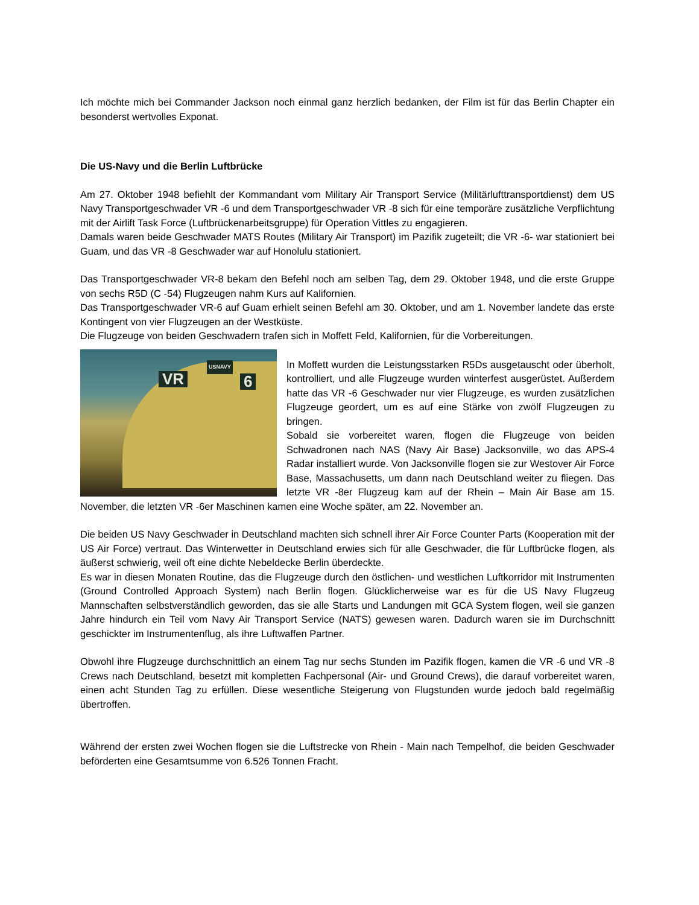Ich möchte mich bei Commander Jackson noch einmal ganz herzlich bedanken, der Film ist für das Berlin Chapter ein besonderst wertvolles Exponat.
Die US-Navy und die Berlin Luftbrücke
Am 27. Oktober 1948 befiehlt der Kommandant vom Military Air Transport Service (Militärlufttransportdienst) dem US Navy Transportgeschwader VR -6 und dem Transportgeschwader VR -8 sich für eine temporäre zusätzliche Verpflichtung mit der Airlift Task Force (Luftbrückenarbeitsgruppe) für Operation Vittles zu engagieren.
Damals waren beide Geschwader MATS Routes (Military Air Transport) im Pazifik zugeteilt; die VR -6- war stationiert bei Guam, und das VR -8 Geschwader war auf Honolulu stationiert.
Das Transportgeschwader VR-8 bekam den Befehl noch am selben Tag, dem 29. Oktober 1948, und die erste Gruppe von sechs R5D (C -54) Flugzeugen nahm Kurs auf Kalifornien.
Das Transportgeschwader VR-6 auf Guam erhielt seinen Befehl am 30. Oktober, und am 1. November landete das erste Kontingent von vier Flugzeugen an der Westküste.
Die Flugzeuge von beiden Geschwadern trafen sich in Moffett Feld, Kalifornien, für die Vorbereitungen.
VR 6
USNAVY
In Moffett wurden die Leistungsstarken R5Ds ausgetauscht oder überholt, kontrolliert, und alle Flugzeuge wurden winterfest ausgerüstet. Außerdem hatte das VR -6 Geschwader nur vier Flugzeuge, es wurden zusätzlichen Flugzeuge geordert, um es auf eine Stärke von zwölf Flugzeugen zu bringen.
Sobald sie vorbereitet waren, flogen die Flugzeuge von beiden Schwadronen nach NAS (Navy Air Base) Jacksonville, wo das APS-4 Radar installiert wurde. Von Jacksonville flogen sie zur Westover Air Force Base, Massachusetts, um dann nach Deutschland weiter zu fliegen. Das letzte VR -8er Flugzeug kam auf der Rhein – Main Air Base am 15. November, die letzten VR -6er Maschinen kamen eine Woche später, am 22. November an.
Die beiden US Navy Geschwader in Deutschland machten sich schnell ihrer Air Force Counter Parts (Kooperation mit der US Air Force) vertraut. Das Winterwetter in Deutschland erwies sich für alle Geschwader, die für Luftbrücke flogen, als äußerst schwierig, weil oft eine dichte Nebeldecke Berlin überdeckte.
Es war in diesen Monaten Routine, das die Flugzeuge durch den östlichen- und westlichen Luftkorridor mit Instrumenten (Ground Controlled Approach System) nach Berlin flogen. Glücklicherweise war es für die US Navy Flugzeug Mannschaften selbstverständlich geworden, das sie alle Starts und Landungen mit GCA System flogen, weil sie ganzen Jahre hindurch ein Teil vom Navy Air Transport Service (NATS) gewesen waren. Dadurch waren sie im Durchschnitt geschickter im Instrumentenflug, als ihre Luftwaffen Partner.
Obwohl ihre Flugzeuge durchschnittlich an einem Tag nur sechs Stunden im Pazifik flogen, kamen die VR -6 und VR -8 Crews nach Deutschland, besetzt mit kompletten Fachpersonal (Air- und Ground Crews), die darauf vorbereitet waren, einen acht Stunden Tag zu erfüllen. Diese wesentliche Steigerung von Flugstunden wurde jedoch bald regelmäßig übertroffen.
Während der ersten zwei Wochen flogen sie die Luftstrecke von Rhein - Main nach Tempelhof, die beiden Geschwader beförderten eine Gesamtsumme von 6.526 Tonnen Fracht.